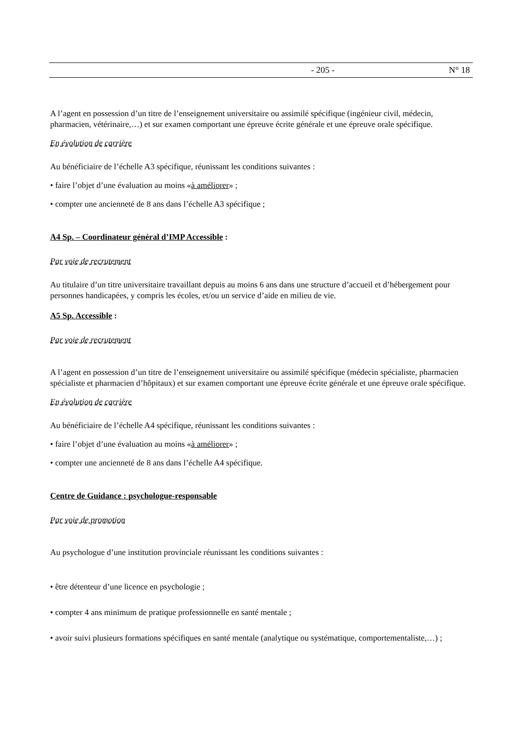- 205 - N° 18
A l’agent en possession d’un titre de l’enseignement universitaire ou assimilé spécifique (ingénieur civil, médecin, pharmacien, vétérinaire,…) et sur examen comportant une épreuve écrite générale et une épreuve orale spécifique.
En évolution de carrière
Au bénéficiaire de l’échelle A3 spécifique, réunissant les conditions suivantes :
• faire l’objet d’une évaluation au moins «à améliorer» ;
• compter une ancienneté de 8 ans dans l’échelle A3 spécifique ;
A4 Sp. – Coordinateur général d’IMP Accessible :
Par voie de recrutement
Au titulaire d’un titre universitaire travaillant depuis au moins 6 ans dans une structure d’accueil et d’hébergement pour personnes handicapées, y compris les écoles, et/ou un service d’aide en milieu de vie.
A5 Sp. Accessible :
Par voie de recrutement
A l’agent en possession d’un titre de l’enseignement universitaire ou assimilé spécifique (médecin spécialiste, pharmacien spécialiste et pharmacien d’hôpitaux) et sur examen comportant une épreuve écrite générale et une épreuve orale spécifique.
En évolution de carrière
Au bénéficiaire de l’échelle A4 spécifique, réunissant les conditions suivantes :
• faire l’objet d’une évaluation au moins «à améliorer» ;
• compter une ancienneté de 8 ans dans l’échelle A4 spécifique.
Centre de Guidance : psychologue-responsable
Par voie de promotion
Au psychologue d’une institution provinciale réunissant les conditions suivantes :
• être détenteur d’une licence en psychologie ;
• compter 4 ans minimum de pratique professionnelle en santé mentale ;
• avoir suivi plusieurs formations spécifiques en santé mentale (analytique ou systématique, comportementaliste,…) ;